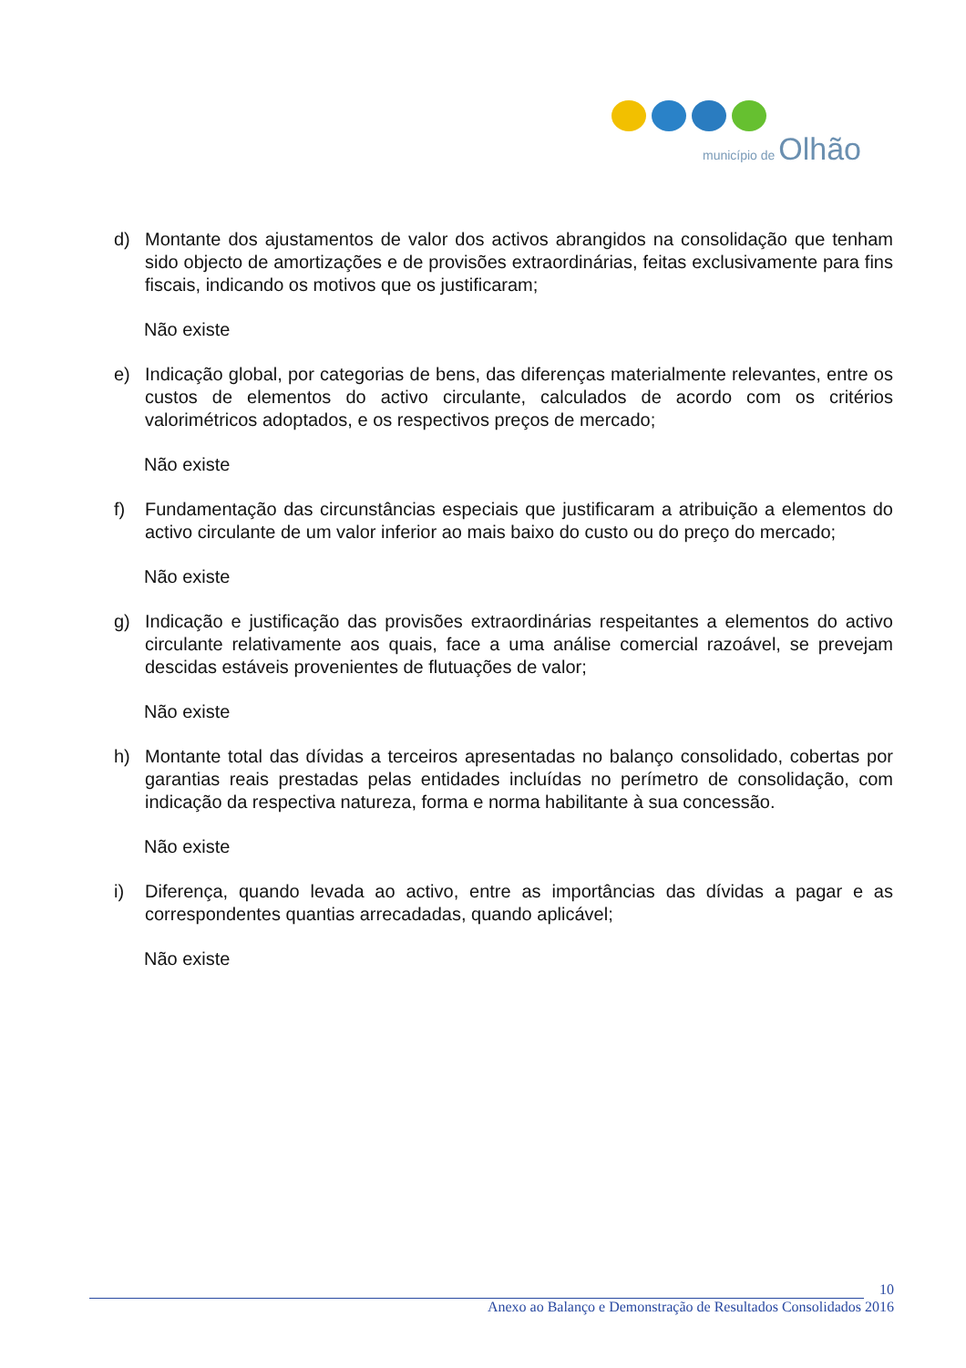município de Olhão
d) Montante dos ajustamentos de valor dos activos abrangidos na consolidação que tenham sido objecto de amortizações e de provisões extraordinárias, feitas exclusivamente para fins fiscais, indicando os motivos que os justificaram;
Não existe
e) Indicação global, por categorias de bens, das diferenças materialmente relevantes, entre os custos de elementos do activo circulante, calculados de acordo com os critérios valorimétricos adoptados, e os respectivos preços de mercado;
Não existe
f) Fundamentação das circunstâncias especiais que justificaram a atribuição a elementos do activo circulante de um valor inferior ao mais baixo do custo ou do preço do mercado;
Não existe
g) Indicação e justificação das provisões extraordinárias respeitantes a elementos do activo circulante relativamente aos quais, face a uma análise comercial razoável, se prevejam descidas estáveis provenientes de flutuações de valor;
Não existe
h) Montante total das dívidas a terceiros apresentadas no balanço consolidado, cobertas por garantias reais prestadas pelas entidades incluídas no perímetro de consolidação, com indicação da respectiva natureza, forma e norma habilitante à sua concessão.
Não existe
i) Diferença, quando levada ao activo, entre as importâncias das dívidas a pagar e as correspondentes quantias arrecadadas, quando aplicável;
Não existe
10
Anexo ao Balanço e Demonstração de Resultados Consolidados 2016